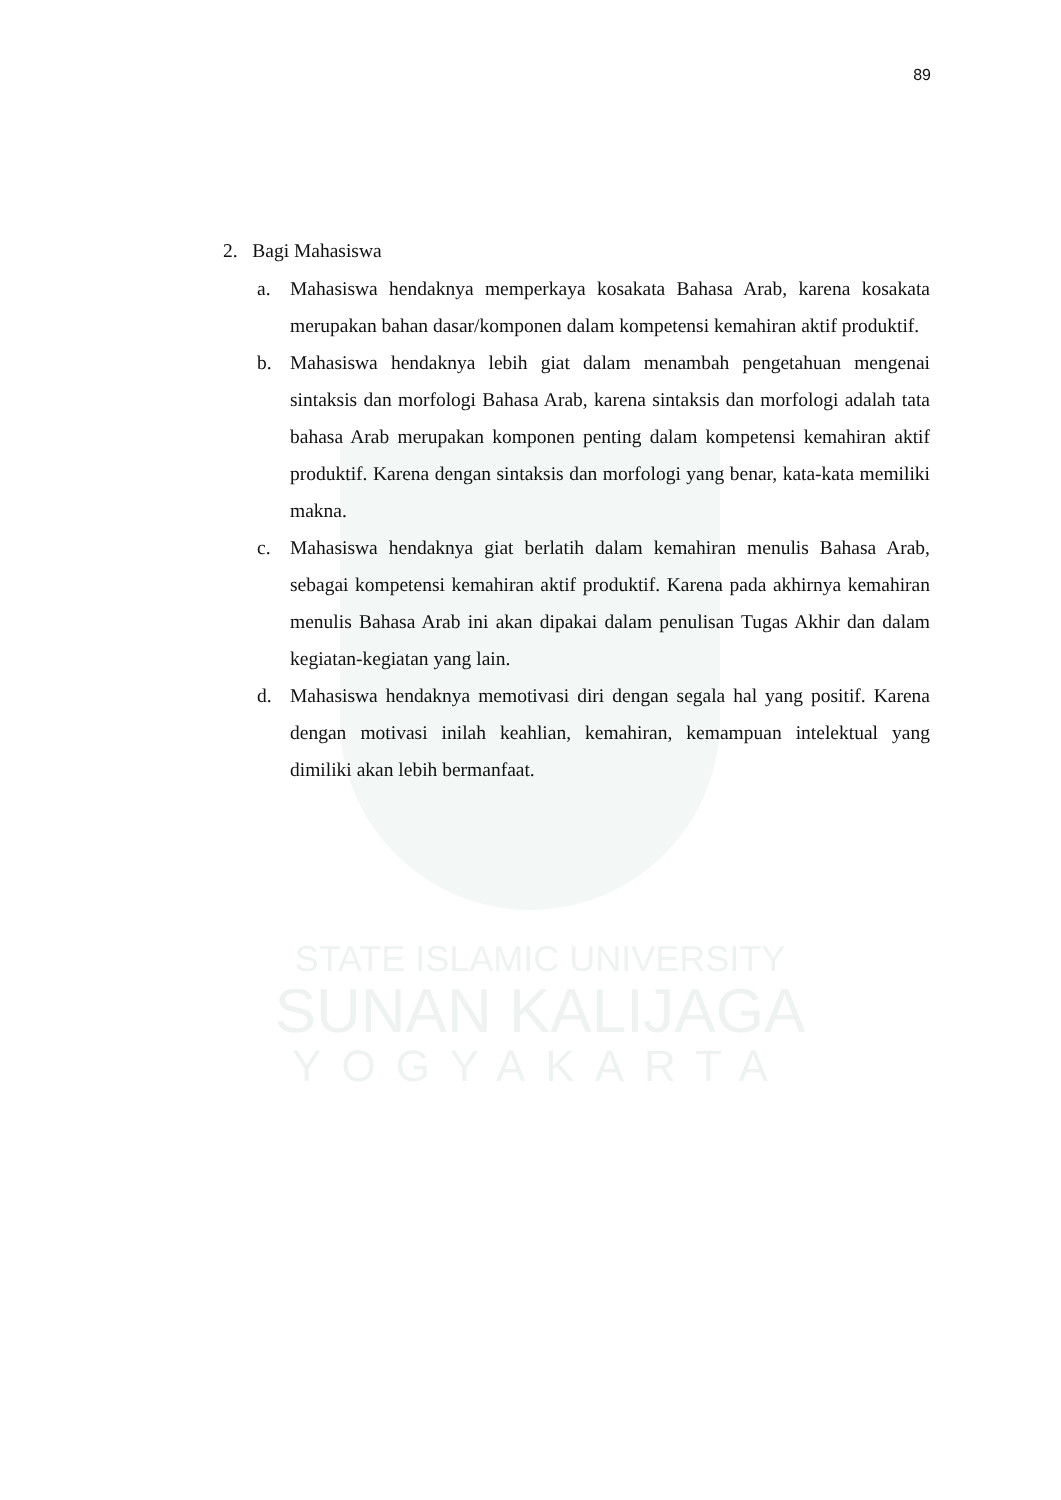89
STATE ISLAMIC UNIVERSITY
SUNAN KALIJAGA
YOGYAKARTA
2. Bagi Mahasiswa
a. Mahasiswa hendaknya memperkaya kosakata Bahasa Arab, karena kosakata merupakan bahan dasar/komponen dalam kompetensi kemahiran aktif produktif.
b. Mahasiswa hendaknya lebih giat dalam menambah pengetahuan mengenai sintaksis dan morfologi Bahasa Arab, karena sintaksis dan morfologi adalah tata bahasa Arab merupakan komponen penting dalam kompetensi kemahiran aktif produktif. Karena dengan sintaksis dan morfologi yang benar, kata-kata memiliki makna.
c. Mahasiswa hendaknya giat berlatih dalam kemahiran menulis Bahasa Arab, sebagai kompetensi kemahiran aktif produktif. Karena pada akhirnya kemahiran menulis Bahasa Arab ini akan dipakai dalam penulisan Tugas Akhir dan dalam kegiatan-kegiatan yang lain.
d. Mahasiswa hendaknya memotivasi diri dengan segala hal yang positif. Karena dengan motivasi inilah keahlian, kemahiran, kemampuan intelektual yang dimiliki akan lebih bermanfaat.